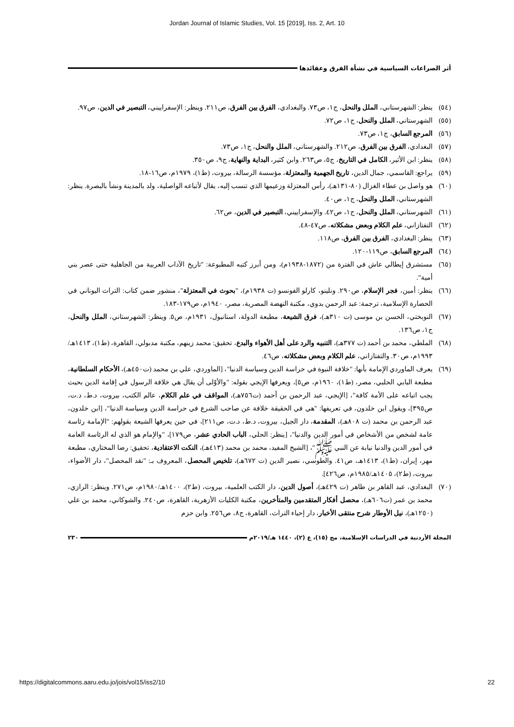Jordan Journal of Islamic Studies, Vol. 15 [2019], Iss. 2, Art. 10
أثر الصراعات السياسية في نشأة الفرق وعقائدها
(٥٤) ينظر: الشهرستاني، الملل والنحل، ج١، ص٧٣. والبغدادي، الفرق بين الفرق، ص٢١١. وينظر: الإسفراييني، التبصير في الدين، ص٩٧.
(٥٥) الشهرستاني، الملل والنحل، ج١، ص٧٢.
(٥٦) المرجع السابق، ج١، ص٧٣.
(٥٧) البغدادي، الفرق بين الفرق، ص٢١٢. والشهرستاني، الملل والنحل، ج١، ص٧٣.
(٥٨) ينظر: ابن الأثير، الكامل في التاريخ، ج٥، ص٢٦٣. وابن كثير، البداية والنهاية، ج٩، ص٣٥٠.
(٥٩) يراجع: القاسمي، جمال الدين، تاريخ الجهمية والمعتزلة، مؤسسة الرسالة، بيروت، (ط١)، ١٩٧٩م، ص١٦-١٨.
(٦٠) هو واصل بن عطاء الغزال (٨٠-١٣١هـ)، رأس المعتزلة وزعيمها الذي تنسب إليه، يقال لأتباعه الواصلية، ولد بالمدينة ونشأ بالبصرة. ينظر: الشهرستاني، الملل والنحل، ج١، ص٤٠.
(٦١) الشهرستاني، الملل والنحل، ج١، ص٤٢. والإسفراييني، التبصير في الدين، ص٦٢.
(٦٢) التفتازاني، علم الكلام وبعض مشكلاته، ص٤٧-٤٨.
(٦٣) ينظر: البغدادي، الفرق بين الفرق، ص١١٨.
(٦٤) المرجع السابق، ص١١٩-١٢٠.
(٦٥) مستشرق إيطالي عاش في الفترة من (١٨٧٢-١٩٣٨م)، ومن أبرز كتبه المطبوعة: "تاريخ الآداب العربية من الجاهلية حتى عصر بني أمية".
(٦٦) ينظر: أمين، فجر الإسلام، ص٢٩٠. ونلينو، كارلو الفونسو (ت ١٩٣٨م)، "بحوث في المعتزلة"، منشور ضمن كتاب: التراث اليوناني في الحضارة الإسلامية، ترجمة: عبد الرحمن بدوي، مكتبة النهضة المصرية، مصر، ١٩٤٠م، ص١٧٩-١٨٣.
(٦٧) النوبختي، الحسن بن موسى (ت ٣١٠هـ)، فرق الشيعة، مطبعة الدولة، استانبول، ١٩٣١م، ص٥. وينظر: الشهرستاني، الملل والنحل، ج١، ص١٣٦.
(٦٨) الملطي، محمد بن أحمد (ت ٣٧٧هـ)، التنبيه والرد على أهل الأهواء والبدع، تحقيق: محمد زينهم، مكتبة مدبولي، القاهرة، (ط١)، ١٤١٣هـ/١٩٩٣م، ص٣٠. والتفتازاني، علم الكلام وبعض مشكلاته، ص٤٦.
(٦٩) يعرف الماوردي الإمامة بأنها: "خلافة النبوة في حراسة الدين وسياسة الدنيا"، [الماوردي، علي بن محمد (ت٤٥٠هـ)، الأحكام السلطانية، مطبعة البابي الحلبي، مصر، (ط١)، ١٩٦٠م، ص٥]، ويعرفها الإيجي بقوله: "والأوْلى أن يقال هي خلافة الرسول في إقامة الدين بحيث يجب اتباعه على الأمة كافة"، [الإيجي، عبد الرحمن بن أحمد (ت٧٥٦هـ)، المواقف في علم الكلام، عالم الكتب، بيروت، د.ط، د.ت، ص٣٩٥]، ويقول ابن خلدون، في تعريفها: "هي في الحقيقة خلافة عن صاحب الشرع في حراسة الدين وسياسة الدنيا"، [ابن خلدون، عبد الرحمن بن محمد (ت ٨٠٨هـ)، المقدمة، دار الجيل، بيروت، د.ط، د.ت، ص٢١١]، في حين يعرفها الشيعة بقولهم: "الإمامة رئاسة عامة لشخص من الأشخاص في أمور الدين والدنيا"، [ينظر: الحلي، الباب الحادي عشر، ص١٧٩]، "والإمام هو الذي له الرئاسة العامة في أمور الدين والدنيا نيابة عن النبي ﷺ"، [الشيخ المفيد، محمد بن محمد (٤١٣هـ)، النكت الاعتقادية، تحقيق: رضا المختاري، مطبعة مهر، إيران، (ط١)، ١٤١٣هـ، ص٤١. والطوسي، نصير الدين (ت ٦٧٢هـ)، تلخيص المحصل، المعروف بـ: "نقد المحصل"، دار الأضواء، بيروت، (ط٢)، ١٤٠٥هـ/١٩٨٥م، ص٤٢٦].
(٧٠) البغدادي، عبد القاهر بن طاهر (ت ٤٢٩هـ)، أصول الدين، دار الكتب العلمية، بيروت، (ط٢)، ١٤٠٠هـ/١٩٨٠م، ص٢٧١. وينظر: الرازي، محمد بن عمر (ت٦٠٦هـ)، محصل أفكار المتقدمين والمتأخرين، مكتبة الكليات الأزهرية، القاهرة، ص٢٤٠. والشوكاني، محمد بن علي (١٢٥٠هـ)، نيل الأوطار شرح منتقى الأخبار، دار إحياء التراث، القاهرة، ج٨، ص٢٥٦. وابن حزم
المجلة الأردنية في الدراسات الإسلامية، مج (١٥)، ع (٢)، ١٤٤٠ هـ/٢٠١٩م ٢٣٠
https://digitalcommons.aaru.edu.jo/jois/vol15/iss2/10 22